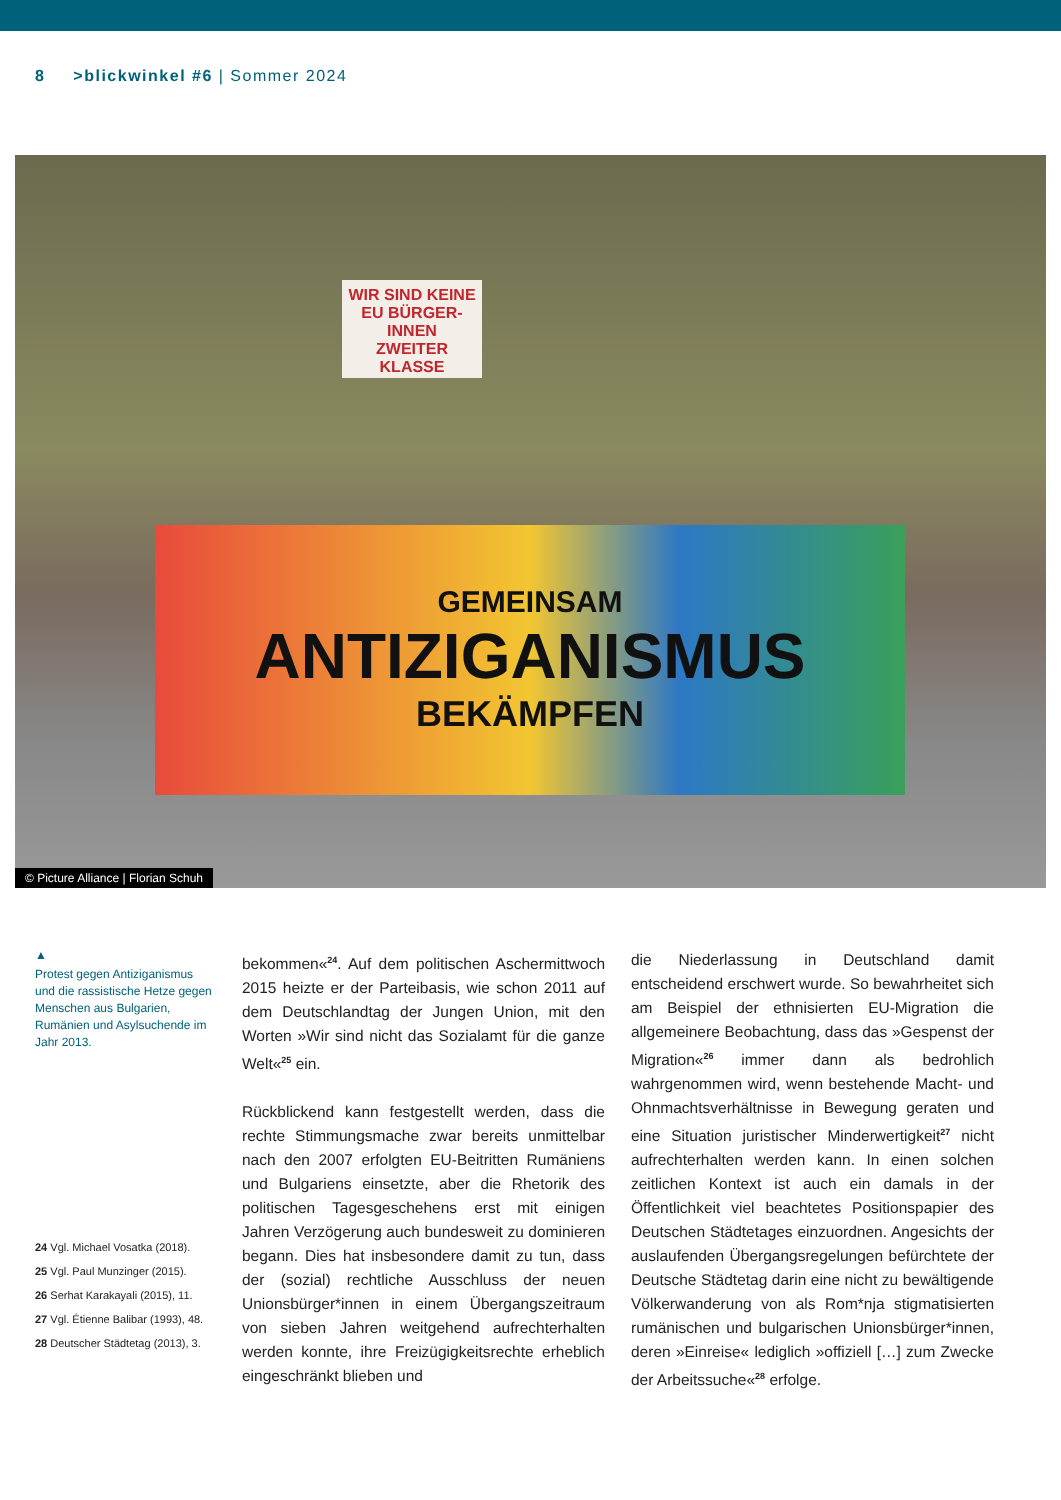8 >blickwinkel #6 | Sommer 2024
WIR SIND KEINE
EU BÜRGER-INNEN
ZWEITER KLASSE
GEMEINSAM
ANTIZIGANISMUS
BEKÄMPFEN
© Picture Alliance | Florian Schuh
▲
Protest gegen Antiziganismus und die rassistische Hetze gegen Menschen aus Bulgarien, Rumänien und Asylsuchende im Jahr 2013.
24 Vgl. Michael Vosatka (2018).
25 Vgl. Paul Munzinger (2015).
26 Serhat Karakayali (2015), 11.
27 Vgl. Étienne Balibar (1993), 48.
28 Deutscher Städtetag (2013), 3.
bekommen«<sup>24</sup>. Auf dem politischen Aschermittwoch 2015 heizte er der Parteibasis, wie schon 2011 auf dem Deutschlandtag der Jungen Union, mit den Worten »Wir sind nicht das Sozialamt für die ganze Welt«<sup>25</sup> ein.
Rückblickend kann festgestellt werden, dass die rechte Stimmungsmache zwar bereits unmittelbar nach den 2007 erfolgten EU-Beitritten Rumäniens und Bulgariens einsetzte, aber die Rhetorik des politischen Tagesgeschehens erst mit einigen Jahren Verzögerung auch bundesweit zu dominieren begann. Dies hat insbesondere damit zu tun, dass der (sozial) rechtliche Ausschluss der neuen Unionsbürger*innen in einem Übergangszeitraum von sieben Jahren weitgehend aufrechterhalten werden konnte, ihre Freizügigkeitsrechte erheblich eingeschränkt blieben und
die Niederlassung in Deutschland damit entscheidend erschwert wurde. So bewahrheitet sich am Beispiel der ethnisierten EU-Migration die allgemeinere Beobachtung, dass das »Gespenst der Migration«<sup>26</sup> immer dann als bedrohlich wahrgenommen wird, wenn bestehende Macht- und Ohnmachtsverhältnisse in Bewegung geraten und eine Situation juristischer Minderwertigkeit<sup>27</sup> nicht aufrechterhalten werden kann. In einen solchen zeitlichen Kontext ist auch ein damals in der Öffentlichkeit viel beachtetes Positionspapier des Deutschen Städtetages einzuordnen. Angesichts der auslaufenden Übergangsregelungen befürchtete der Deutsche Städtetag darin eine nicht zu bewältigende Völkerwanderung von als Rom*nja stigmatisierten rumänischen und bulgarischen Unionsbürger*innen, deren »Einreise« lediglich »offiziell […] zum Zwecke der Arbeitssuche«<sup>28</sup> erfolge.